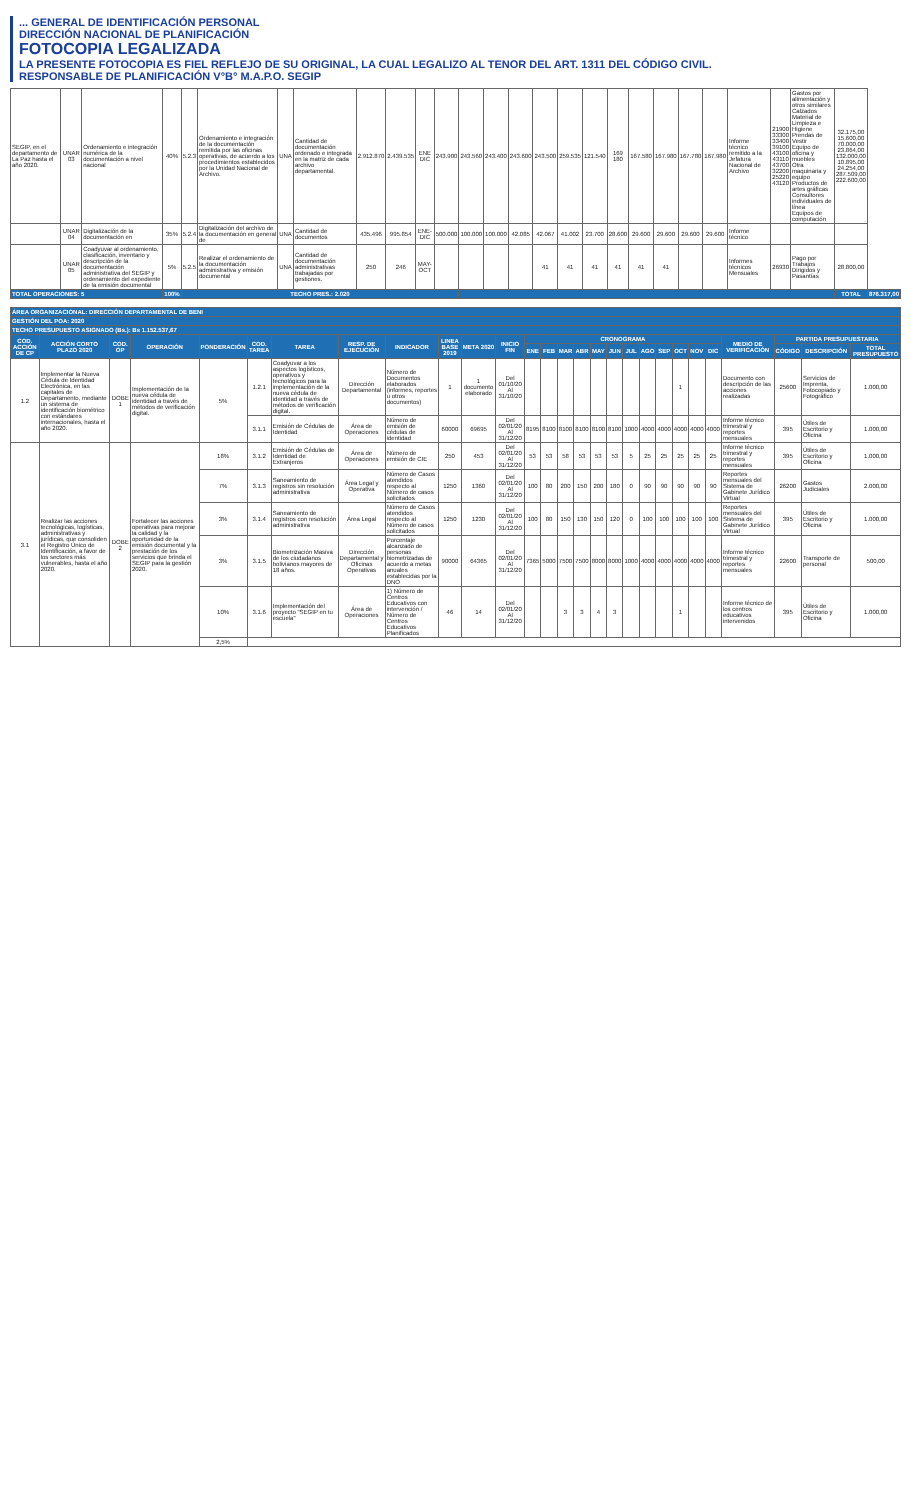... GENERAL DE IDENTIFICACIÓN PERSONAL
DIRECCIÓN NACIONAL DE PLANIFICACIÓN
FOTOCOPIA LEGALIZADA
LA PRESENTE FOTOCOPIA ES FIEL REFLEJO DE SU ORIGINAL, LA CUAL LEGALIZO AL TENOR DEL ART. 1311 DEL CÓDIGO CIVIL.
RESPONSABLE DE PLANIFICACIÓN V°B° M.A.P.O. SEGIP
| SEGIP, en el departamento de La Paz hasta el año 2020. | UNAR 03 | Ordenamiento e integración numérica de la documentación a nivel nacional | 40% | 5.2.3 | Ordenamiento e integración de la documentación remitida por las oficinas operativas, de acuerdo a los procedimientos establecidos por la Unidad Nacional de Archivo. | UNA | Cantidad de documentación ordenado e integrada en la matriz de cada archivo departamental. | 2.912.870 | 2.439.535 | ENE DIC | 243.900 | 243.560 | 243.400 | 243.600 | 243.500 | 259.535 | 121.540 | 169 180 | 167.580 | 167.980 | 167.780 | 167.980 | Informe técnico remitido a la Jefatura Nacional de Archivo | 21900 33300 33400 39100 43100 43110 43700 32200 25220 43120 | Gastos por alimentación y otros similares Calzados Material de Limpieza e Higiene Prendas de Vestir Equipo de oficina y muebles Otra maquinaria y equipo Productos de artes gráficas Consultores individuales de línea Equipos de computación | 32.175,00 15.600,00 70.000,00 23.864,00 132.000,00 10.895,00 24.254,00 287.509,00 222.600,00 | |
| | UNAR 04 | Digitalización de la documentación en | 35% | 5.2.4 | Digitalización del archivo de la documentación en general de | UNA | Cantidad de documentos | 435.496 | 995.854 | ENE- DIC | 500.000 | 100.000 | 100.000 | 42.085 | 42.067 | 41.002 | 23.700 | 28.600 | 29.600 | 29.600 | 29.600 | 29.600 | Informe técnico | | | | |
| | UNAR 05 | Coadyuvar al ordenamiento, clasificación, inventario y descripción de la documentación administrativa del SEGIP y ordenamiento del expediente de la emisión documental | 5% | 5.2.5 | Realizar el ordenamiento de la documentación administrativa y emisión documental | UNA | Cantidad de documentación administrativas trabajadas por gestiones. | 250 | 246 | MAY- OCT | | | | | 41 | 41 | 41 | 41 | 41 | 41 | | | Informes técnicos Mensuales | 26930 | Pago por Trabajos Dirigidos y Pasantías | 28.800,00 | |
| TOTAL OPERACIONES: 5 | | | 100% | TECHO PRES.: 2.020 | | | | | | | | | | | | | | | | | | | | | | TOTAL | 876.317,00 |
| ÁREA ORGANIZACIONAL: DIRECCIÓN DEPARTAMENTAL DE BENI | | | | | | | | | | | | | | | | | | | | | | | | | | | |
| GESTIÓN DEL POA: 2020 | | | | | | | | | | | | | | | | | | | | | | | | | | | |
| TECHO PRESUPUESTO ASIGNADO (Bs.): Bs 1.152.537,67 | | | | | | | | | | | | | | | | | | | | | | | | | | | |
| COD. ACCIÓN DE CP | ACCIÓN CORTO PLAZO 2020 | COD. OP | OPERACIÓN | PONDERACIÓN | COD. TAREA | TAREA | RESP. DE EJECUCIÓN | INDICADOR | LINEA BASE 2019 | META 2020 | INICIO FIN | CRONOGRAMA | | | | | | | | | | | | MEDIO DE VERIFICACIÓN | PARTIDA PRESUPUESTARIA | | |
| | | | | | | | | | | | | ENE | FEB | MAR | ABR | MAY | JUN | JUL | AGO | SEP | OCT | NOV | DIC | | CÓDIGO | DESCRIPCIÓN | TOTAL PRESUPUESTO |
| 1.2 | Implementar la Nueva Cédula de Identidad Electrónica, en las capitales de Departamento, mediante un sistema de identificación biométrico con estándares internacionales, hasta el año 2020. | DOBE 1 | Implementación de la nueva cédula de identidad a través de métodos de verificación digital. | 5% | 1.2.1 | Coadyuvar a los aspectos logísticos, operativos y tecnológicos para la implementación de la nueva cédula de identidad a través de métodos de verificación digital. | Dirección Departamental | Número de Documentos elaborados (informes, reportes u otros documentos) | 1 | 1 documento elaborado | Del 01/10/20 Al 31/10/20 | | | | | | | | | | 1 | | | Documento con descripción de las acciones realizadas | 25600 | Servicios de Imprenta, Fotocopiado y Fotográfico | 1.000,00 |
| | | | | | 3.1.1 | Emisión de Cédulas de Identidad | Área de Operaciones | Número de emisión de cédulas de identidad | 60000 | 69695 | Del 02/01/20 Al 31/12/20 | 8195 | 8100 | 8100 | 8100 | 8100 | 8100 | 1000 | 4000 | 4000 | 4000 | 4000 | 4000 | Informe técnico trimestral y reportes mensuales | 395 | Útiles de Escritorio y Oficina | 1.000,00 |
| 3.1 | Realizar las acciones tecnológicas, logísticas, administrativas y jurídicas, que consoliden el Registro Único de Identificación, a favor de los sectores más vulnerables, hasta el año 2020. | DOBE 2 | Fortalecer las acciones operativas para mejorar la calidad y la oportunidad de la emisión documental y la prestación de los servicios que brinda el SEGIP para la gestión 2020. | 18% | 3.1.2 | Emisión de Cédulas de Identidad de Extranjeros | Área de Operaciones | Número de emisión de CIE | 250 | 453 | Del 02/01/20 Al 31/12/20 | 53 | 53 | 58 | 53 | 53 | 53 | 5 | 25 | 25 | 25 | 25 | 25 | Informe técnico trimestral y reportes mensuales | 395 | Útiles de Escritorio y Oficina | 1.000,00 |
| | | | | 7% | 3.1.3 | Saneamiento de registros sin resolución administrativa | Área Legal y Operativa | Número de Casos atendidos respecto al Número de casos solicitados | 1250 | 1360 | Del 02/01/20 Al 31/12/20 | 100 | 80 | 200 | 150 | 200 | 180 | 0 | 90 | 90 | 90 | 90 | 90 | Reportes mensuales del Sistema de Gabinete Jurídico Virtual | 26200 | Gastos Judiciales | 2.000,00 |
| | | | | 3% | 3.1.4 | Saneamiento de registros con resolución administrativa | Área Legal | Número de Casos atendidos respecto al Número de casos solicitados | 1250 | 1230 | Del 02/01/20 Al 31/12/20 | 100 | 80 | 150 | 130 | 150 | 120 | 0 | 100 | 100 | 100 | 100 | 100 | Reportes mensuales del Sistema de Gabinete Jurídico Virtual | 395 | Útiles de Escritorio y Oficina | 1.000,00 |
| | | | | 3% | 3.1.5 | Biometrización Masiva de los ciudadanos bolivianos mayores de 18 años. | Dirección Departamental y Oficinas Operativas | Porcentaje alcanzado de personas biometrizadas de acuerdo a metas anuales establecidas por la DNO | 90000 | 64365 | Del 02/01/20 Al 31/12/20 | 7365 | 5000 | 7500 | 7500 | 8000 | 8000 | 1000 | 4000 | 4000 | 4000 | 4000 | 4000 | Informe técnico trimestral y reportes mensuales | 22600 | Transporte de personal | 500,00 |
| | | | | 10% | 3.1.6 | Implementación del proyecto "SEGIP en tu escuela" | Área de Operaciones | 1) Número de Centros Educativos con intervención / Número de Centros Educativos Planificados | 46 | 14 | Del 02/01/20 Al 31/12/20 | | | 3 | 3 | 4 | 3 | | | | 1 | | | Informe técnico de los centros educativos intervenidos | 395 | Útiles de Escritorio y Oficina | 1.000,00 |
| | | | | 2,5% | | | | | | | | | | | | | | | | | | | | | | | |